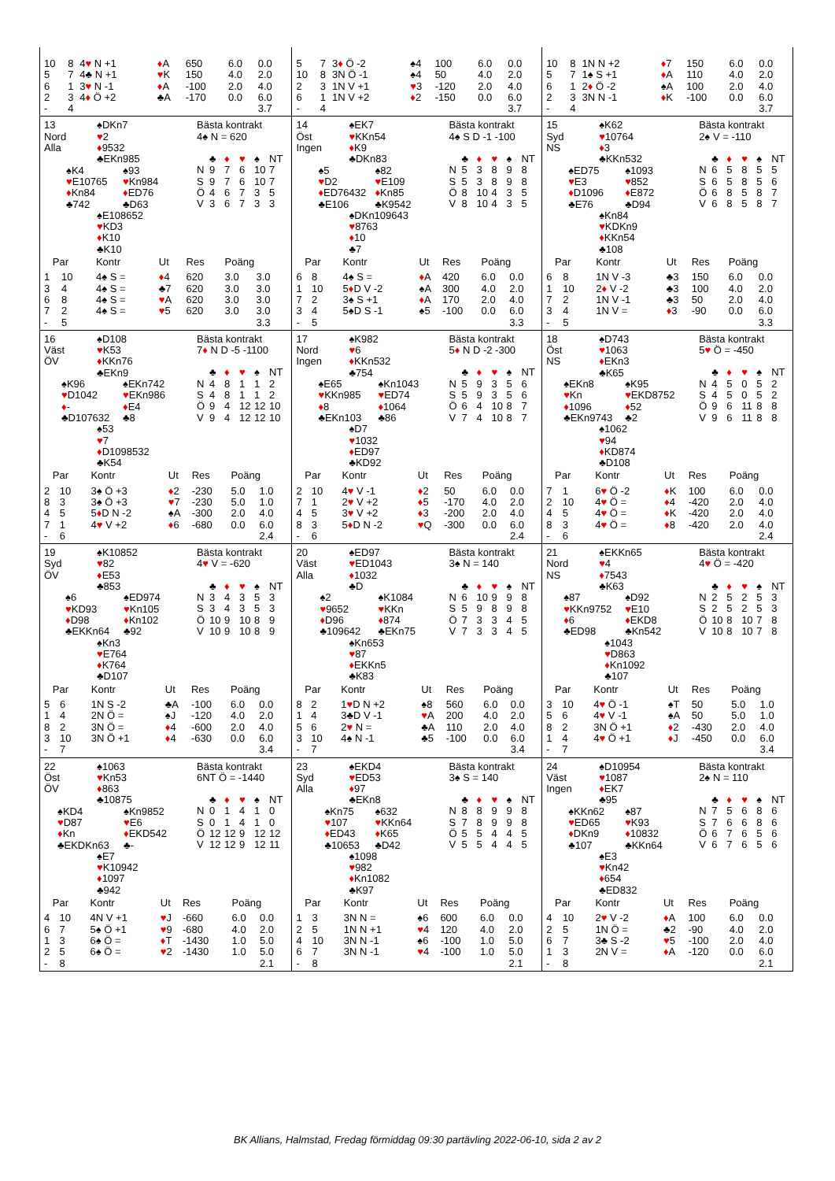| / 10 / 8 / 4 ♥ N +1 / ♦ A / 650 / 6.0 / 0.0 / / 5 / 7 / 4♣ N +1 / ♥ K / 150 / 4.0 / 2.0 / / 6 / 1 / 3 ♥ N -1 / ♦ A / -100 / 2.0 / 4.0 / / 2 / 3 / 4 ♦ Ö +2 / ♣A / -170 / 0.0 / 6.0 / / - / 4 / / / / / 3.7 / | / 5 / 7 / 3 ♦ Ö -2 / ♠4 / 100 / 6.0 / 0.0 / / 10 / 8 / 3N Ö -1 / ♠4 / 50 / 4.0 / 2.0 / / 2 / 3 / 1N V +1 / ♥ 3 / -120 / 2.0 / 4.0 / / 6 / 1 / 1N V +2 / ♦ 2 / -150 / 0.0 / 6.0 / / - / 4 / / / / / 3.7 / | / 10 / 8 / 1N N +2 / ♦ 7 / 150 / 6.0 / 0.0 / / 5 / 7 / 1♠ S +1 / ♦ A / 110 / 4.0 / 2.0 / / 6 / 1 / 2 ♦ Ö -2 / ♠A / 100 / 2.0 / 4.0 / / 2 / 3 / 3N N -1 / ♦ K / -100 / 0.0 / 6.0 / / - / 4 / / / / / 3.7 / |
| 13 Nord Alla ♠DKn7 ♥ 2 ♦ 9532 ♣EKn985 ♠K4 ♥ E10765 ♦ Kn84 ♣742 ♠93 ♥ Kn984 ♦ ED76 ♣D63 ♠E108652 ♥ KD3 ♦ K10 ♣K10 Bästa kontrakt 4♠ N = 620 / / ♣ / ♦ / ♥ / ♠ / NT / / --- / --- / --- / --- / --- / --- / / N / 9 / 7 / 6 / 10 / 7 / / S / 9 / 7 / 6 / 10 / 7 / / Ö / 4 / 6 / 7 / 3 / 5 / / V / 3 / 6 / 7 / 3 / 3 / / Par / / Kontr / Ut / Res / Poäng / / / --- / --- / --- / --- / --- / --- / --- / / 1 / 10 / 4♠ S = / ♦ 4 / 620 / 3.0 / 3.0 / / 3 / 4 / 4♠ S = / ♣7 / 620 / 3.0 / 3.0 / / 6 / 8 / 4♠ S = / ♥ A / 620 / 3.0 / 3.0 / / 7 / 2 / 4♠ S = / ♥ 5 / 620 / 3.0 / 3.0 / / - / 5 / / / / / 3.3 / | 14 Öst Ingen ♠EK7 ♥ KKn54 ♦ K9 ♣DKn83 ♠5 ♥ D2 ♦ ED76432 ♣E106 ♠82 ♥ E109 ♦ Kn85 ♣K9542 ♠DKn109643 ♥ 8763 ♦ 10 ♣7 Bästa kontrakt 4♠ S D -1 -100 / / ♣ / ♦ / ♥ / ♠ / NT / / --- / --- / --- / --- / --- / --- / / N / 5 / 3 / 8 / 9 / 8 / / S / 5 / 3 / 8 / 9 / 8 / / Ö / 8 / 10 / 4 / 3 / 5 / / V / 8 / 10 / 4 / 3 / 5 / / Par / / Kontr / Ut / Res / Poäng / / / --- / --- / --- / --- / --- / --- / --- / / 6 / 8 / 4♠ S = / ♦ A / 420 / 6.0 / 0.0 / / 1 / 10 / 5 ♦ D V -2 / ♠A / 300 / 4.0 / 2.0 / / 7 / 2 / 3♠ S +1 / ♦ A / 170 / 2.0 / 4.0 / / 3 / 4 / 5♠D S -1 / ♠5 / -100 / 0.0 / 6.0 / / - / 5 / / / / / 3.3 / | 15 Syd NS ♠K62 ♥ 10764 ♦ 3 ♣KKn532 ♠ED75 ♥ E3 ♦ D1096 ♣E76 ♠1093 ♥ 852 ♦ E872 ♣D94 ♠Kn84 ♥ KDKn9 ♦ KKn54 ♣108 Bästa kontrakt 2♠ V = -110 / / ♣ / ♦ / ♥ / ♠ / NT / / --- / --- / --- / --- / --- / --- / / N / 6 / 5 / 8 / 5 / 5 / / S / 6 / 5 / 8 / 5 / 6 / / Ö / 6 / 8 / 5 / 8 / 7 / / V / 6 / 8 / 5 / 8 / 7 / / Par / / Kontr / Ut / Res / Poäng / / / --- / --- / --- / --- / --- / --- / --- / / 6 / 8 / 1N V -3 / ♣3 / 150 / 6.0 / 0.0 / / 1 / 10 / 2 ♦ V -2 / ♣3 / 100 / 4.0 / 2.0 / / 7 / 2 / 1N V -1 / ♣3 / 50 / 2.0 / 4.0 / / 3 / 4 / 1N V = / ♦ 3 / -90 / 0.0 / 6.0 / / - / 5 / / / / / 3.3 / |
| 16 Väst ÖV ♠D108 ♥ K53 ♦ KKn76 ♣EKn9 ♠K96 ♥ D1042 ♦ - ♣D107632 ♠EKn742 ♥ EKn986 ♦ E4 ♣8 ♠53 ♥ 7 ♦ D1098532 ♣K54 Bästa kontrakt 7 ♦ N D -5 -1100 / / ♣ / ♦ / ♥ / ♠ / NT / / --- / --- / --- / --- / --- / --- / / N / 4 / 8 / 1 / 1 / 2 / / S / 4 / 8 / 1 / 1 / 2 / / Ö / 9 / 4 / 12 / 12 / 10 / / V / 9 / 4 / 12 / 12 / 10 / / Par / / Kontr / Ut / Res / Poäng / / / --- / --- / --- / --- / --- / --- / --- / / 2 / 10 / 3♠ Ö +3 / ♦ 2 / -230 / 5.0 / 1.0 / / 8 / 3 / 3♠ Ö +3 / ♥ 7 / -230 / 5.0 / 1.0 / / 4 / 5 / 5 ♦ D N -2 / ♠A / -300 / 2.0 / 4.0 / / 7 / 1 / 4 ♥ V +2 / ♦ 6 / -680 / 0.0 / 6.0 / / - / 6 / / / / / 2.4 / | 17 Nord Ingen ♠K982 ♥ 6 ♦ KKn532 ♣754 ♠E65 ♥ KKn985 ♦ 8 ♣EKn103 ♠Kn1043 ♥ ED74 ♦ 1064 ♣86 ♠D7 ♥ 1032 ♦ ED97 ♣KD92 Bästa kontrakt 5 ♦ N D -2 -300 / / ♣ / ♦ / ♥ / ♠ / NT / / --- / --- / --- / --- / --- / --- / / N / 5 / 9 / 3 / 5 / 6 / / S / 5 / 9 / 3 / 5 / 6 / / Ö / 6 / 4 / 10 / 8 / 7 / / V / 7 / 4 / 10 / 8 / 7 / / Par / / Kontr / Ut / Res / Poäng / / / --- / --- / --- / --- / --- / --- / --- / / 2 / 10 / 4 ♥ V -1 / ♦ 2 / 50 / 6.0 / 0.0 / / 7 / 1 / 2 ♥ V +2 / ♦ 5 / -170 / 4.0 / 2.0 / / 4 / 5 / 3 ♥ V +2 / ♦ 3 / -200 / 2.0 / 4.0 / / 8 / 3 / 5 ♦ D N -2 / ♥ Q / -300 / 0.0 / 6.0 / / - / 6 / / / / / 2.4 / | 18 Öst NS ♠D743 ♥ 1063 ♦ EKn3 ♣K65 ♠EKn8 ♥ Kn ♦ 1096 ♣EKn9743 ♠K95 ♥ EKD8752 ♦ 52 ♣2 ♠1062 ♥ 94 ♦ KD874 ♣D108 Bästa kontrakt 5 ♥ Ö = -450 / / ♣ / ♦ / ♥ / ♠ / NT / / --- / --- / --- / --- / --- / --- / / N / 4 / 5 / 0 / 5 / 2 / / S / 4 / 5 / 0 / 5 / 2 / / Ö / 9 / 6 / 11 / 8 / 8 / / V / 9 / 6 / 11 / 8 / 8 / / Par / / Kontr / Ut / Res / Poäng / / / --- / --- / --- / --- / --- / --- / --- / / 7 / 1 / 6 ♥ Ö -2 / ♦ K / 100 / 6.0 / 0.0 / / 2 / 10 / 4 ♥ Ö = / ♦ 4 / -420 / 2.0 / 4.0 / / 4 / 5 / 4 ♥ Ö = / ♦ K / -420 / 2.0 / 4.0 / / 8 / 3 / 4 ♥ Ö = / ♦ 8 / -420 / 2.0 / 4.0 / / - / 6 / / / / / 2.4 / |
| 19 Syd ÖV ♠K10852 ♥ 82 ♦ E53 ♣853 ♠6 ♥ KD93 ♦ D98 ♣EKKn64 ♠ED974 ♥ Kn105 ♦ Kn102 ♣92 ♠Kn3 ♥ E764 ♦ K764 ♣D107 Bästa kontrakt 4 ♥ V = -620 / / ♣ / ♦ / ♥ / ♠ / NT / / --- / --- / --- / --- / --- / --- / / N / 3 / 4 / 3 / 5 / 3 / / S / 3 / 4 / 3 / 5 / 3 / / Ö / 10 / 9 / 10 / 8 / 9 / / V / 10 / 9 / 10 / 8 / 9 / / Par / / Kontr / Ut / Res / Poäng / / / --- / --- / --- / --- / --- / --- / --- / / 5 / 6 / 1N S -2 / ♣A / -100 / 6.0 / 0.0 / / 1 / 4 / 2N Ö = / ♠J / -120 / 4.0 / 2.0 / / 8 / 2 / 3N Ö = / ♦ 4 / -600 / 2.0 / 4.0 / / 3 / 10 / 3N Ö +1 / ♦ 4 / -630 / 0.0 / 6.0 / / - / 7 / / / / / 3.4 / | 20 Väst Alla ♠ED97 ♥ ED1043 ♦ 1032 ♣D ♠2 ♥ 9652 ♦ D96 ♣109642 ♠K1084 ♥ KKn ♦ 874 ♣EKn75 ♠Kn653 ♥ 87 ♦ EKKn5 ♣K83 Bästa kontrakt 3♠ N = 140 / / ♣ / ♦ / ♥ / ♠ / NT / / --- / --- / --- / --- / --- / --- / / N / 6 / 10 / 9 / 9 / 8 / / S / 5 / 9 / 8 / 9 / 8 / / Ö / 7 / 3 / 3 / 4 / 5 / / V / 7 / 3 / 3 / 4 / 5 / / Par / / Kontr / Ut / Res / Poäng / / / --- / --- / --- / --- / --- / --- / --- / / 8 / 2 / 1 ♥ D N +2 / ♠8 / 560 / 6.0 / 0.0 / / 1 / 4 / 3♣D V -1 / ♥ A / 200 / 4.0 / 2.0 / / 5 / 6 / 2 ♥ N = / ♣A / 110 / 2.0 / 4.0 / / 3 / 10 / 4♠ N -1 / ♣5 / -100 / 0.0 / 6.0 / / - / 7 / / / / / 3.4 / | 21 Nord NS ♠EKKn65 ♥ 4 ♦ 7543 ♣K63 ♠87 ♥ KKn9752 ♦ 6 ♣ED98 ♠D92 ♥ E10 ♦ EKD8 ♣Kn542 ♠1043 ♥ D863 ♦ Kn1092 ♣107 Bästa kontrakt 4 ♥ Ö = -420 / / ♣ / ♦ / ♥ / ♠ / NT / / --- / --- / --- / --- / --- / --- / / N / 2 / 5 / 2 / 5 / 3 / / S / 2 / 5 / 2 / 5 / 3 / / Ö / 10 / 8 / 10 / 7 / 8 / / V / 10 / 8 / 10 / 7 / 8 / / Par / / Kontr / Ut / Res / Poäng / / / --- / --- / --- / --- / --- / --- / --- / / 3 / 10 / 4 ♥ Ö -1 / ♠T / 50 / 5.0 / 1.0 / / 5 / 6 / 4 ♥ V -1 / ♠A / 50 / 5.0 / 1.0 / / 8 / 2 / 3N Ö +1 / ♦ 2 / -430 / 2.0 / 4.0 / / 1 / 4 / 4 ♥ Ö +1 / ♦ J / -450 / 0.0 / 6.0 / / - / 7 / / / / / 3.4 / |
| 22 Öst ÖV ♠1063 ♥ Kn53 ♦ 863 ♣10875 ♠KD4 ♥ D87 ♦ Kn ♣EKDKn63 ♠Kn9852 ♥ E6 ♦ EKD542 ♣- ♠E7 ♥ K10942 ♦ 1097 ♣942 Bästa kontrakt 6NT Ö = -1440 / / ♣ / ♦ / ♥ / ♠ / NT / / --- / --- / --- / --- / --- / --- / / N / 0 / 1 / 4 / 1 / 0 / / S / 0 / 1 / 4 / 1 / 0 / / Ö / 12 / 12 / 9 / 12 / 12 / / V / 12 / 12 / 9 / 12 / 11 / / Par / / Kontr / Ut / Res / Poäng / / / --- / --- / --- / --- / --- / --- / --- / / 4 / 10 / 4N V +1 / ♥ J / -660 / 6.0 / 0.0 / / 6 / 7 / 5♠ Ö +1 / ♥ 9 / -680 / 4.0 / 2.0 / / 1 / 3 / 6♠ Ö = / ♦ T / -1430 / 1.0 / 5.0 / / 2 / 5 / 6♠ Ö = / ♥ 2 / -1430 / 1.0 / 5.0 / / - / 8 / / / / / 2.1 / | 23 Syd Alla ♠EKD4 ♥ ED53 ♦ 97 ♣EKn8 ♠Kn75 ♥ 107 ♦ ED43 ♣10653 ♠632 ♥ KKn64 ♦ K65 ♣D42 ♠1098 ♥ 982 ♦ Kn1082 ♣K97 Bästa kontrakt 3♠ S = 140 / / ♣ / ♦ / ♥ / ♠ / NT / / --- / --- / --- / --- / --- / --- / / N / 8 / 8 / 9 / 9 / 8 / / S / 7 / 8 / 9 / 9 / 8 / / Ö / 5 / 5 / 4 / 4 / 5 / / V / 5 / 5 / 4 / 4 / 5 / / Par / / Kontr / Ut / Res / Poäng / / / --- / --- / --- / --- / --- / --- / --- / / 1 / 3 / 3N N = / ♠6 / 600 / 6.0 / 0.0 / / 2 / 5 / 1N N +1 / ♥ 4 / 120 / 4.0 / 2.0 / / 4 / 10 / 3N N -1 / ♠6 / -100 / 1.0 / 5.0 / / 6 / 7 / 3N N -1 / ♥ 4 / -100 / 1.0 / 5.0 / / - / 8 / / / / / 2.1 / | 24 Väst Ingen ♠D10954 ♥ 1087 ♦ EK7 ♣95 ♠KKn62 ♥ ED65 ♦ DKn9 ♣107 ♠87 ♥ K93 ♦ 10832 ♣KKn64 ♠E3 ♥ Kn42 ♦ 654 ♣ED832 Bästa kontrakt 2♠ N = 110 / / ♣ / ♦ / ♥ / ♠ / NT / / --- / --- / --- / --- / --- / --- / / N / 7 / 5 / 6 / 8 / 6 / / S / 7 / 6 / 6 / 8 / 6 / / Ö / 6 / 7 / 6 / 5 / 6 / / V / 6 / 7 / 6 / 5 / 6 / / Par / / Kontr / Ut / Res / Poäng / / / --- / --- / --- / --- / --- / --- / --- / / 4 / 10 / 2 ♥ V -2 / ♦ A / 100 / 6.0 / 0.0 / / 2 / 5 / 1N Ö = / ♣2 / -90 / 4.0 / 2.0 / / 6 / 7 / 3♣ S -2 / ♥ 5 / -100 / 2.0 / 4.0 / / 1 / 3 / 2N V = / ♦ A / -120 / 0.0 / 6.0 / / - / 8 / / / / / 2.1 / |
BK Allians, Halmstad, Fredag förmiddag 09:30 partävling 2022-06-10, sida 2 av 2